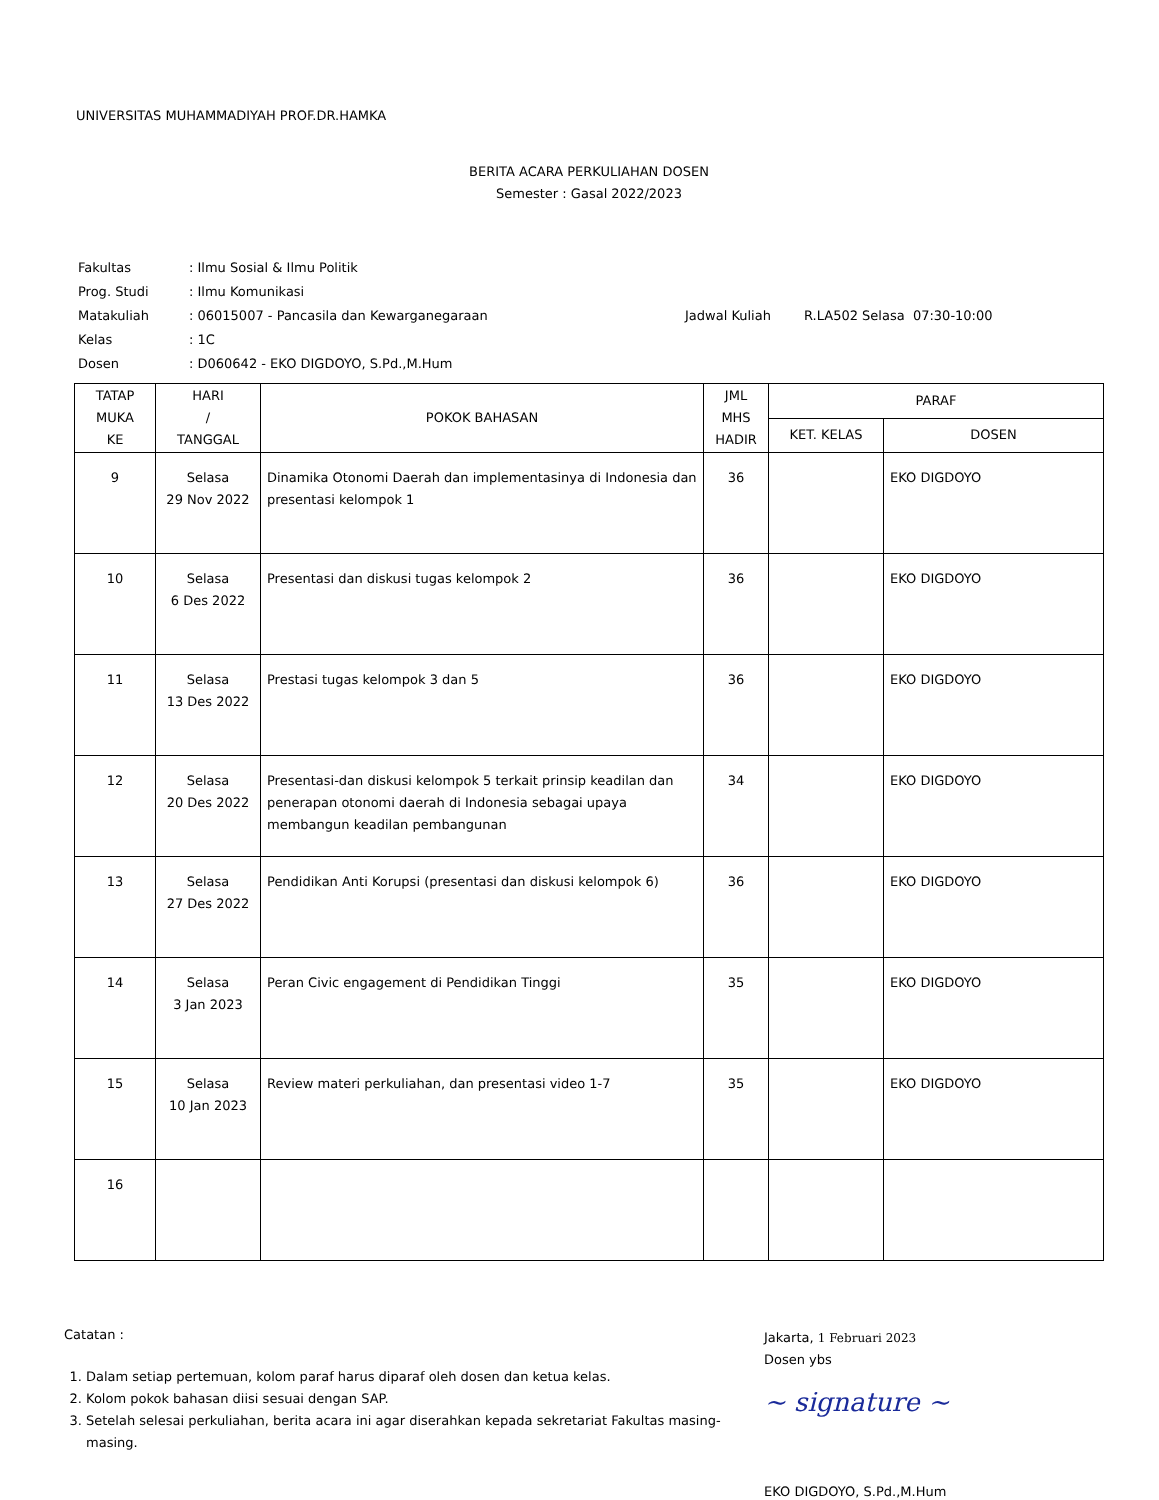UNIVERSITAS MUHAMMADIYAH PROF.DR.HAMKA
BERITA ACARA PERKULIAHAN DOSEN
Semester : Gasal 2022/2023
| Fakultas | : Ilmu Sosial & Ilmu Politik | |
| Prog. Studi | : Ilmu Komunikasi | |
| Matakuliah | : 06015007 - Pancasila dan Kewarganegaraan | Jadwal Kuliah R.LA502 Selasa 07:30-10:00 |
| Kelas | : 1C | |
| Dosen | : D060642 - EKO DIGDOYO, S.Pd.,M.Hum | |
| TATAP MUKA KE | HARI / TANGGAL | POKOK BAHASAN | JML MHS HADIR | PARAF | |
| --- | --- | --- | --- | --- | --- |
| | | | | KET. KELAS | DOSEN |
| 9 | Selasa 29 Nov 2022 | Dinamika Otonomi Daerah dan implementasinya di Indonesia dan presentasi kelompok 1 | 36 | | EKO DIGDOYO |
| 10 | Selasa 6 Des 2022 | Presentasi dan diskusi tugas kelompok 2 | 36 | | EKO DIGDOYO |
| 11 | Selasa 13 Des 2022 | Prestasi tugas kelompok 3 dan 5 | 36 | | EKO DIGDOYO |
| 12 | Selasa 20 Des 2022 | Presentasi-dan diskusi kelompok 5 terkait prinsip keadilan dan penerapan otonomi daerah di Indonesia sebagai upaya membangun keadilan pembangunan | 34 | | EKO DIGDOYO |
| 13 | Selasa 27 Des 2022 | Pendidikan Anti Korupsi (presentasi dan diskusi kelompok 6) | 36 | | EKO DIGDOYO |
| 14 | Selasa 3 Jan 2023 | Peran Civic engagement di Pendidikan Tinggi | 35 | | EKO DIGDOYO |
| 15 | Selasa 10 Jan 2023 | Review materi perkuliahan, dan presentasi video 1-7 | 35 | | EKO DIGDOYO |
| 16 | | | | | |
Catatan :
1. Dalam setiap pertemuan, kolom paraf harus diparaf oleh dosen dan ketua kelas.
2. Kolom pokok bahasan diisi sesuai dengan SAP.
3. Setelah selesai perkuliahan, berita acara ini agar diserahkan kepada sekretariat Fakultas masing-masing.
Jakarta, 1 Februari 2023
Dosen ybs
~ signature ~
EKO DIGDOYO, S.Pd.,M.Hum